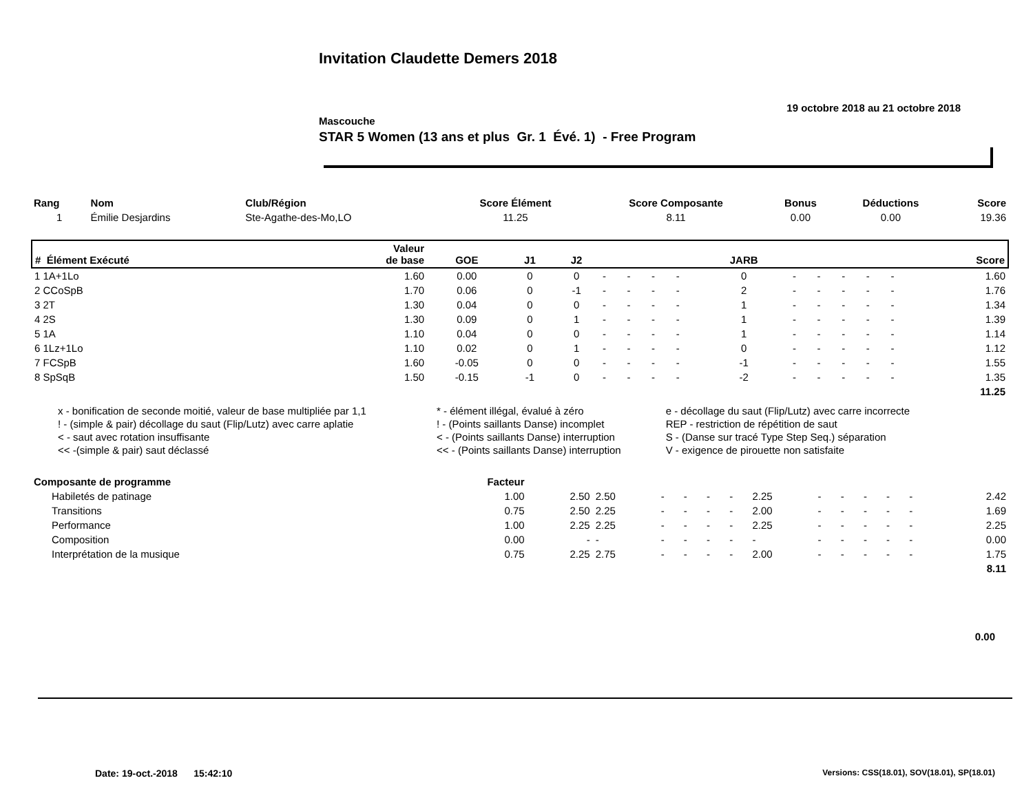Invitation Claudette Demers 2018
19 octobre 2018 au 21 octobre 2018
Mascouche
STAR 5 Women (13 ans et plus Gr. 1 Évé. 1) - Free Program
| Rang | Nom | Club/Région | Score Élément | Score Composante | Bonus | Déductions | Score |
| --- | --- | --- | --- | --- | --- | --- | --- |
| 1 | Émilie Desjardins | Ste-Agathe-des-Mo,LO | 11.25 | 8.11 | 0.00 | 0.00 | 19.36 |
| # Élément Exécuté | Valeur de base | GOE | J1 | J2 | | | | | JARB | | | | | | Score |
| --- | --- | --- | --- | --- | --- | --- | --- | --- | --- | --- | --- | --- | --- | --- | --- |
| 1 1A+1Lo | 1.60 | 0.00 | 0 | 0 | - | - | - | - | 0 | - | - | - | - | - | 1.60 |
| 2 CCoSpB | 1.70 | 0.06 | 0 | -1 | - | - | - | - | 2 | - | - | - | - | - | 1.76 |
| 3 2T | 1.30 | 0.04 | 0 | 0 | - | - | - | - | 1 | - | - | - | - | - | 1.34 |
| 4 2S | 1.30 | 0.09 | 0 | 1 | - | - | - | - | 1 | - | - | - | - | - | 1.39 |
| 5 1A | 1.10 | 0.04 | 0 | 0 | - | - | - | - | 1 | - | - | - | - | - | 1.14 |
| 6 1Lz+1Lo | 1.10 | 0.02 | 0 | 1 | - | - | - | - | 0 | - | - | - | - | - | 1.12 |
| 7 FCSpB | 1.60 | -0.05 | 0 | 0 | - | - | - | - | -1 | - | - | - | - | - | 1.55 |
| 8 SpSqB | 1.50 | -0.15 | -1 | 0 | - | - | - | - | -2 | - | - | - | - | - | 1.35 |
| | | | | | | | | | | | | | | | 11.25 |
| x - bonification de seconde moitié, valeur de base multipliée par 1,1 | * - élément illégal, évalué à zéro | e - décollage du saut (Flip/Lutz) avec carre incorrecte |
| ! - (simple & pair) décollage du saut (Flip/Lutz) avec carre aplatie | ! - (Points saillants Danse) incomplet | REP - restriction de répétition de saut |
| < - saut avec rotation insuffisante | < - (Points saillants Danse) interruption | S - (Danse sur tracé Type Step Seq.) séparation |
| << -(simple & pair) saut déclassé | << - (Points saillants Danse) interruption | V - exigence de pirouette non satisfaite |
| Composante de programme | Facteur | | | | | | | | | | | | | | |
| --- | --- | --- | --- | --- | --- | --- | --- | --- | --- | --- | --- | --- | --- | --- | --- |
| Habiletés de patinage | 1.00 | 2.50 | 2.50 | - | - | - | - | 2.25 | - | - | - | - | - | | 2.42 |
| Transitions | 0.75 | 2.50 | 2.25 | - | - | - | - | 2.00 | - | - | - | - | - | | 1.69 |
| Performance | 1.00 | 2.25 | 2.25 | - | - | - | - | 2.25 | - | - | - | - | - | | 2.25 |
| Composition | 0.00 | - | - | - | - | - | - | - | - | - | - | - | - | | 0.00 |
| Interprétation de la musique | 0.75 | 2.25 | 2.75 | - | - | - | - | 2.00 | - | - | - | - | - | | 1.75 |
| | | | | | | | | | | | | | | | 8.11 |
0.00
Date: 19-oct.-2018 15:42:10 Versions: CSS(18.01), SOV(18.01), SP(18.01)